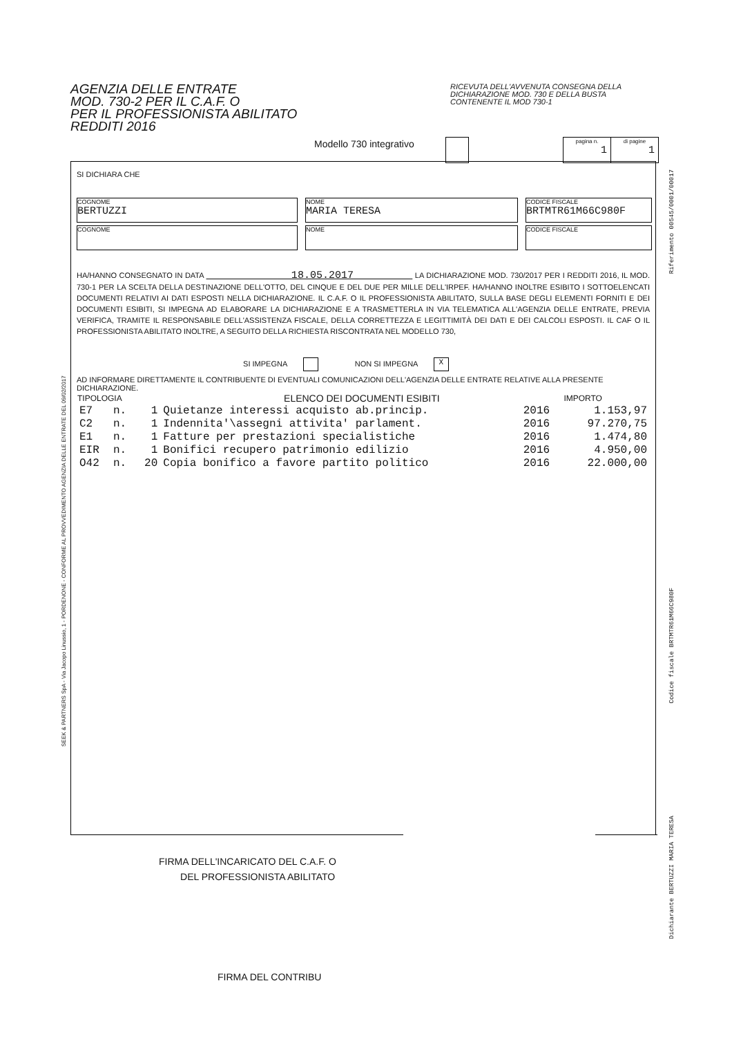AGENZIA DELLE ENTRATE
MOD. 730-2 PER IL C.A.F. O
PER IL PROFESSIONISTA ABILITATO
REDDITI 2016
RICEVUTA DELL'AVVENUTA CONSEGNA DELLA DICHIARAZIONE MOD. 730 E DELLA BUSTA CONTENENTE IL MOD 730-1
Modello 730 integrativo
| pagina n. 1 | di pagine 1 |
SI DICHIARA CHE
COGNOME
BERTUZZI
NOME
MARIA TERESA
CODICE FISCALE
BRTMTR61M66C980F
COGNOME
NOME
CODICE FISCALE
HA/HANNO CONSEGNATO IN DATA 18.05.2017 LA DICHIARAZIONE MOD. 730/2017 PER I REDDITI 2016, IL MOD. 730-1 PER LA SCELTA DELLA DESTINAZIONE DELL'OTTO, DEL CINQUE E DEL DUE PER MILLE DELL'IRPEF. HA/HANNO INOLTRE ESIBITO I SOTTOELENCATI DOCUMENTI RELATIVI AI DATI ESPOSTI NELLA DICHIARAZIONE. IL C.A.F. O IL PROFESSIONISTA ABILITATO, SULLA BASE DEGLI ELEMENTI FORNITI E DEI DOCUMENTI ESIBITI, SI IMPEGNA AD ELABORARE LA DICHIARAZIONE E A TRASMETTERLA IN VIA TELEMATICA ALL'AGENZIA DELLE ENTRATE, PREVIA VERIFICA, TRAMITE IL RESPONSABILE DELL'ASSISTENZA FISCALE, DELLA CORRETTEZZA E LEGITTIMITÀ DEI DATI E DEI CALCOLI ESPOSTI. IL CAF O IL PROFESSIONISTA ABILITATO INOLTRE, A SEGUITO DELLA RICHIESTA RISCONTRATA NEL MODELLO 730,
SI IMPEGNA NON SI IMPEGNA X
AD INFORMARE DIRETTAMENTE IL CONTRIBUENTE DI EVENTUALI COMUNICAZIONI DELL'AGENZIA DELLE ENTRATE RELATIVE ALLA PRESENTE DICHIARAZIONE.
| TIPOLOGIA | | | ELENCO DEI DOCUMENTI ESIBITI | | IMPORTO |
| --- | --- | --- | --- | --- | --- |
| E7 | n. | 1 | Quietanze interessi acquisto ab.princip. | 2016 | 1.153,97 |
| C2 | n. | 1 | Indennita'\assegni attivita' parlament. | 2016 | 97.270,75 |
| E1 | n. | 1 | Fatture per prestazioni specialistiche | 2016 | 1.474,80 |
| EIR | n. | 1 | Bonifici recupero patrimonio edilizio | 2016 | 4.950,00 |
| O42 | n. | 20 | Copia bonifico a favore partito politico | 2016 | 22.000,00 |
FIRMA DELL'INCARICATO DEL C.A.F. O
DEL PROFESSIONISTA ABILITATO
FIRMA DEL CONTRIBU
SEEK & PARTNERS SpA - Via Jacopo Linussio, 1 - PORDENONE - CONFORME AL PROVVEDIMENTO AGENZIA DELLE ENTRATE DEL 09/02/2017
Riferimento 00545/0001/00017
Codice fiscale BRTMTR61M66C980F
Dichiarante BERTUZZI MARIA TERESA